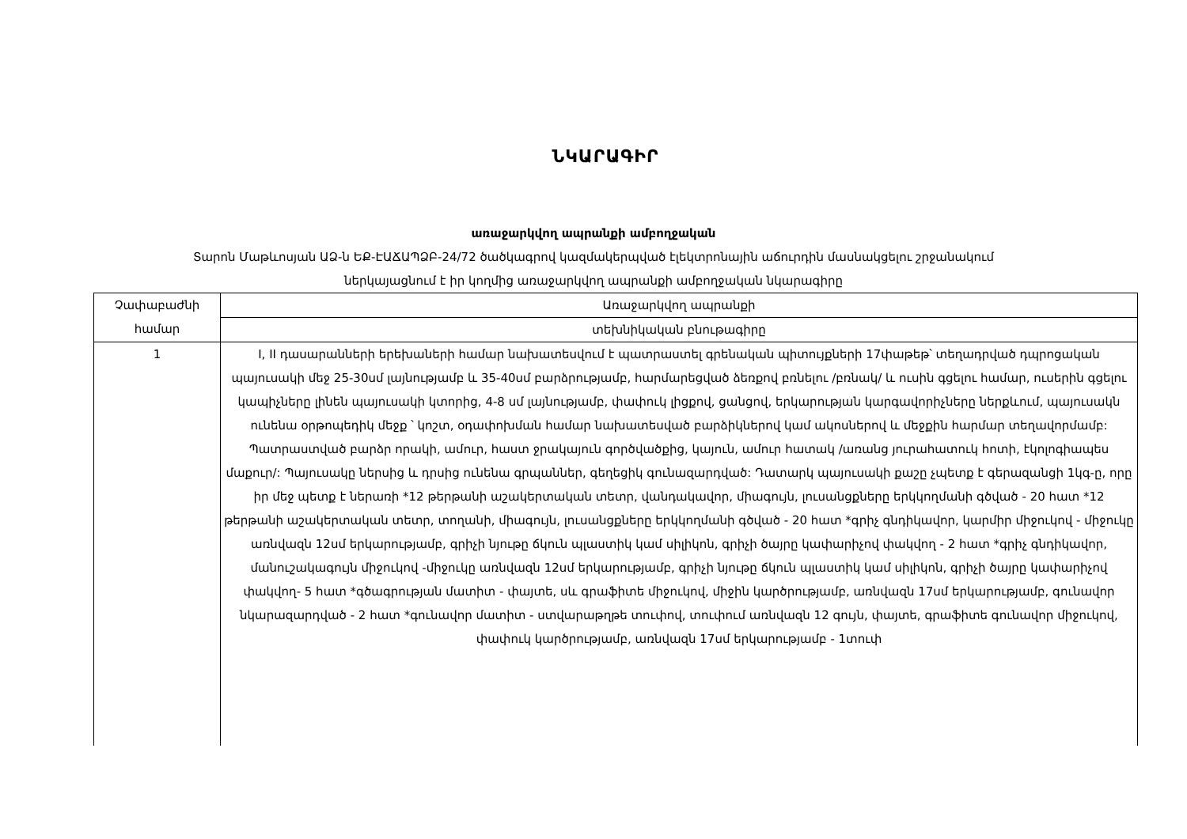ՆԿԱՐԱԳԻՐ
առաջարկվող ապրանքի ամբողջական
Տարոն Մաթևոսյան ԱՁ-ն ԵՔ-ԷԱՃԱՊՁԲ-24/72 ծածկագրով կազմակերպված էլեկտրոնային աճուրդին մասնակցելու շրջանակում
ներկայացնում է իր կողմից առաջարկվող ապրանքի ամբողջական նկարագիրը
| Չափաբաժնի համար | Առաջարկվող ապրանքի |
| --- | --- |
| | տեխնիկական բնութագիրը |
| 1 | I, II դասարանների երեխաների համար նախատեսվում է պատրաստել գրենական պիտույքների 17փաթեթ՝ տեղադրված դպրոցական պայուսակի մեջ 25-30սմ լայնությամբ և 35-40սմ բարձրությամբ, հարմարեցված ձեռքով բռնելու /բռնակ/ և ուսին գցելու համար, ուսերին գցելու կապիչները լինեն պայուսակի կտորից, 4-8 սմ լայնությամբ, փափուկ լիցքով, ցանցով, երկարության կարգավորիչները ներքևում, պայուսակն ունենա օրթոպեդիկ մեջք ՝ կոշտ, օդափոխման համար նախատեսված բարձիկներով կամ ակոսներով և մեջքին հարմար տեղավորմամբ: Պատրաստված բարձր որակի, ամուր, հաստ ջրակայուն գործվածքից, կայուն, ամուր հատակ /առանց յուրահատուկ հոտի, էկոլոգիապես մաքուր/: Պայուսակը ներսից և դրսից ունենա գրպաններ, գեղեցիկ գունազարդված: Դատարկ պայուսակի քաշը չպետք է գերազանցի 1կգ-ը, որը իր մեջ պետք է ներառի *12 թերթանի աշակերտական տետր, վանդակավոր, միագույն, լուսանցքները երկկողմանի գծված - 20 հատ *12 թերթանի աշակերտական տետր, տողանի, միագույն, լուսանցքները երկկողմանի գծված - 20 հատ *գրիչ գնդիկավոր, կարմիր միջուկով - միջուկը առնվազն 12սմ երկարությամբ, գրիչի նյութը ճկուն պլաստիկ կամ սիլիկոն, գրիչի ծայրը կափարիչով փակվող - 2 հատ *գրիչ գնդիկավոր, մանուշակագույն միջուկով -միջուկը առնվազն 12սմ երկարությամբ, գրիչի նյութը ճկուն պլաստիկ կամ սիլիկոն, գրիչի ծայրը կափարիչով փակվող- 5 հատ *գծագրության մատիտ - փայտե, սև գրաֆիտե միջուկով, միջին կարծրությամբ, առնվազն 17սմ երկարությամբ, գունավոր նկարազարդված - 2 հատ *գունավոր մատիտ - ստվարաթղթե տուփով, տուփում առնվազն 12 գույն, փայտե, գրաֆիտե գունավոր միջուկով, փափուկ կարծրությամբ, առնվազն 17սմ երկարությամբ - 1տուփ |